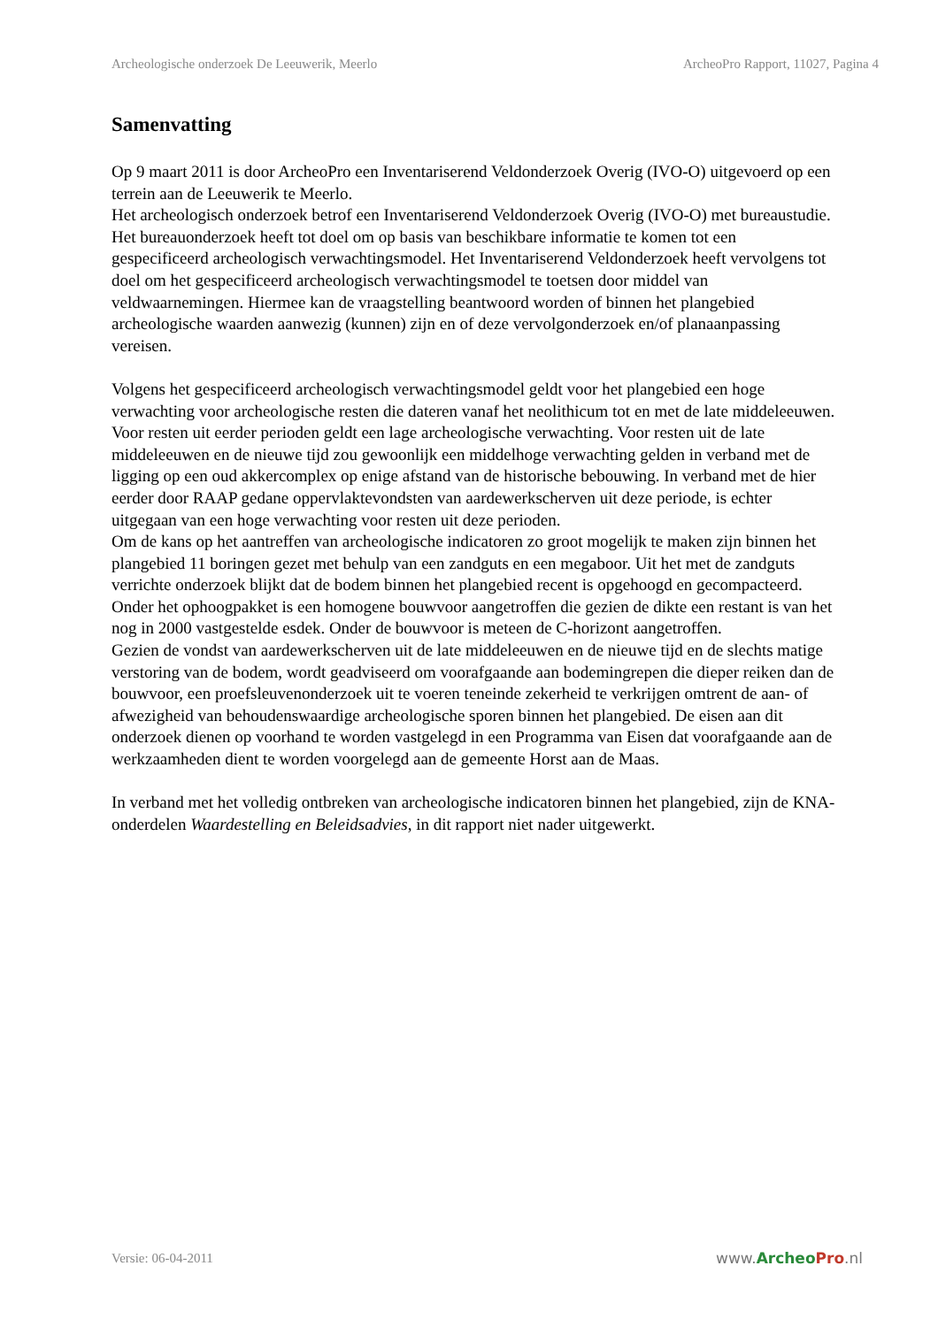Archeologische onderzoek De Leeuwerik, Meerlo ArcheoPro Rapport, 11027, Pagina 4
Samenvatting
Op 9 maart 2011 is door ArcheoPro een Inventariserend Veldonderzoek Overig (IVO-O) uitgevoerd op een terrein aan de Leeuwerik te Meerlo.
Het archeologisch onderzoek betrof een Inventariserend Veldonderzoek Overig (IVO-O) met bureaustudie. Het bureauonderzoek heeft tot doel om op basis van beschikbare informatie te komen tot een gespecificeerd archeologisch verwachtingsmodel. Het Inventariserend Veldonderzoek heeft vervolgens tot doel om het gespecificeerd archeologisch verwachtingsmodel te toetsen door middel van veldwaarnemingen. Hiermee kan de vraagstelling beantwoord worden of binnen het plangebied archeologische waarden aanwezig (kunnen) zijn en of deze vervolgonderzoek en/of planaanpassing vereisen.
Volgens het gespecificeerd archeologisch verwachtingsmodel geldt voor het plangebied een hoge verwachting voor archeologische resten die dateren vanaf het neolithicum tot en met de late middeleeuwen. Voor resten uit eerder perioden geldt een lage archeologische verwachting. Voor resten uit de late middeleeuwen en de nieuwe tijd zou gewoonlijk een middelhoge verwachting gelden in verband met de ligging op een oud akkercomplex op enige afstand van de historische bebouwing. In verband met de hier eerder door RAAP gedane oppervlaktevondsten van aardewerkscherven uit deze periode, is echter uitgegaan van een hoge verwachting voor resten uit deze perioden.
Om de kans op het aantreffen van archeologische indicatoren zo groot mogelijk te maken zijn binnen het plangebied 11 boringen gezet met behulp van een zandguts en een megaboor. Uit het met de zandguts verrichte onderzoek blijkt dat de bodem binnen het plangebied recent is opgehoogd en gecompacteerd. Onder het ophoogpakket is een homogene bouwvoor aangetroffen die gezien de dikte een restant is van het nog in 2000 vastgestelde esdek. Onder de bouwvoor is meteen de C-horizont aangetroffen.
Gezien de vondst van aardewerkscherven uit de late middeleeuwen en de nieuwe tijd en de slechts matige verstoring van de bodem, wordt geadviseerd om voorafgaande aan bodemingrepen die dieper reiken dan de bouwvoor, een proefsleuvenonderzoek uit te voeren teneinde zekerheid te verkrijgen omtrent de aan- of afwezigheid van behoudenswaardige archeologische sporen binnen het plangebied. De eisen aan dit onderzoek dienen op voorhand te worden vastgelegd in een Programma van Eisen dat voorafgaande aan de werkzaamheden dient te worden voorgelegd aan de gemeente Horst aan de Maas.
In verband met het volledig ontbreken van archeologische indicatoren binnen het plangebied, zijn de KNA-onderdelen Waardestelling en Beleidsadvies, in dit rapport niet nader uitgewerkt.
Versie: 06-04-2011 www.Archeo Pro.nl